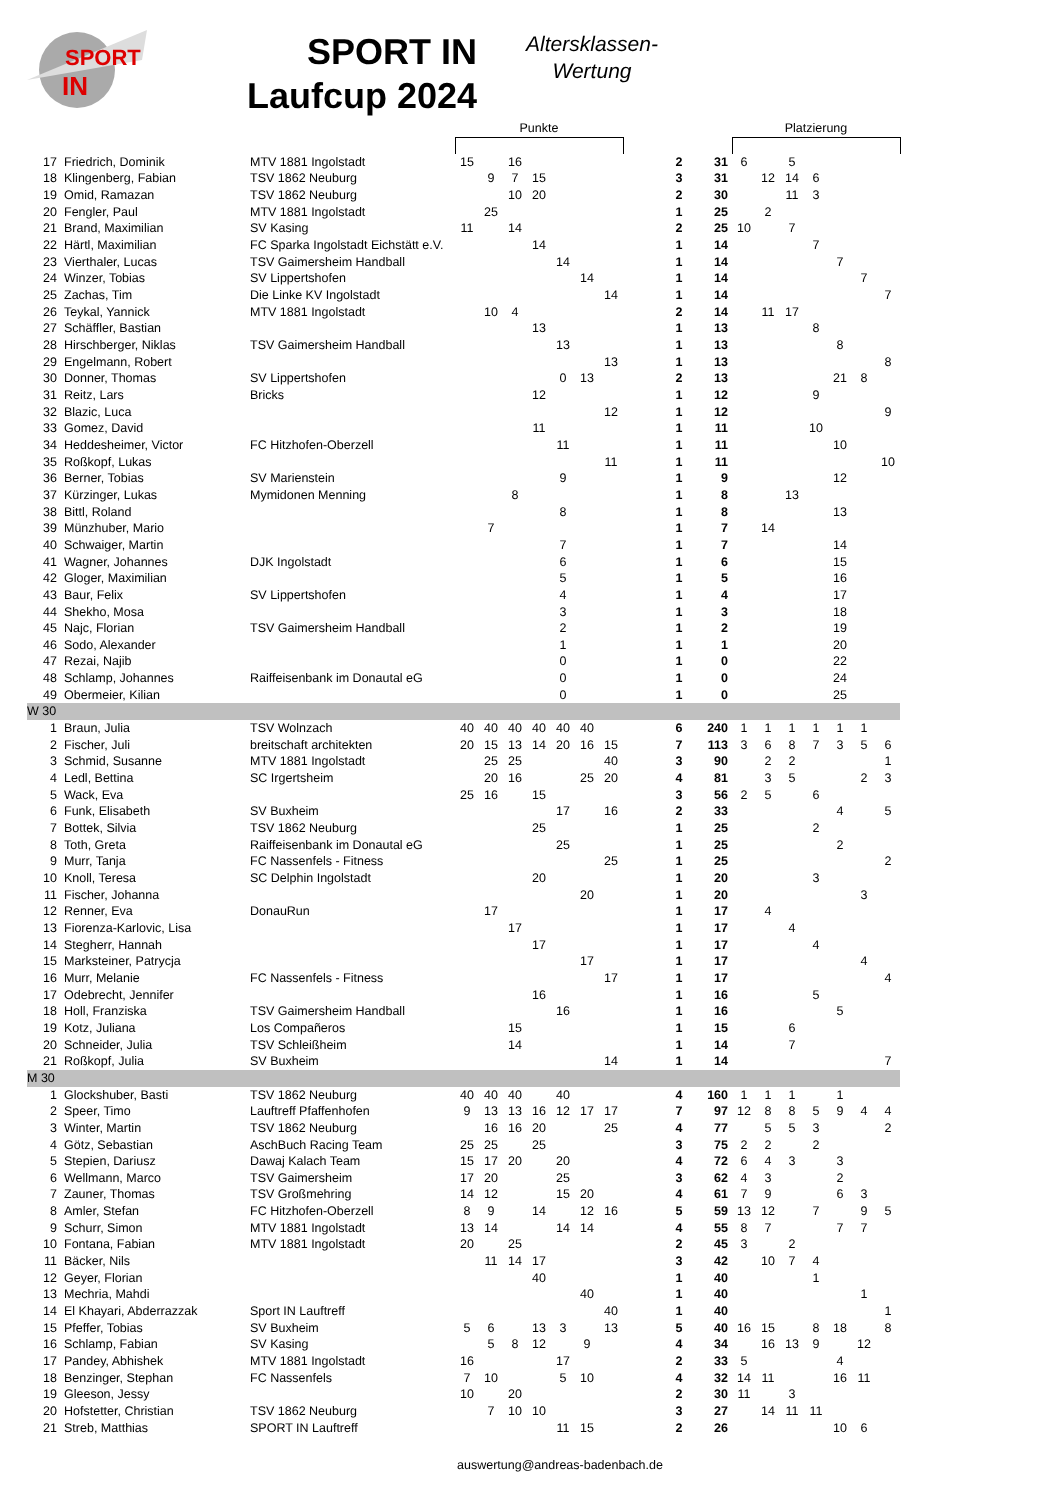SPORT
IN
SPORT IN
Laufcup 2024
Altersklassen-
Wertung
| | | | Punkte | | | | | | | | | | Platzierung | | | | | | |
| --- | --- | --- | --- | --- | --- | --- | --- | --- | --- | --- | --- | --- | --- | --- | --- | --- | --- | --- | --- |
| 17 | Friedrich, Dominik | MTV 1881 Ingolstadt | 15 | | 16 | | | | | | 2 | 31 | 6 | | 5 | | | | |
| 18 | Klingenberg, Fabian | TSV 1862 Neuburg | | 9 | 7 | 15 | | | | | 3 | 31 | | 12 | 14 | 6 | | | |
| 19 | Omid, Ramazan | TSV 1862 Neuburg | | | 10 | 20 | | | | | 2 | 30 | | | 11 | 3 | | | |
| 20 | Fengler, Paul | MTV 1881 Ingolstadt | | 25 | | | | | | | 1 | 25 | | 2 | | | | | |
| 21 | Brand, Maximilian | SV Kasing | 11 | | 14 | | | | | | 2 | 25 | 10 | | 7 | | | | |
| 22 | Härtl, Maximilian | FC Sparka Ingolstadt Eichstätt e.V. | | | | 14 | | | | | 1 | 14 | | | | 7 | | | |
| 23 | Vierthaler, Lucas | TSV Gaimersheim Handball | | | | | 14 | | | | 1 | 14 | | | | | 7 | | |
| 24 | Winzer, Tobias | SV Lippertshofen | | | | | | 14 | | | 1 | 14 | | | | | | 7 | |
| 25 | Zachas, Tim | Die Linke KV Ingolstadt | | | | | | | 14 | | 1 | 14 | | | | | | | 7 |
| 26 | Teykal, Yannick | MTV 1881 Ingolstadt | | 10 | 4 | | | | | | 2 | 14 | | 11 | 17 | | | | |
| 27 | Schäffler, Bastian | | | | | 13 | | | | | 1 | 13 | | | | 8 | | | |
| 28 | Hirschberger, Niklas | TSV Gaimersheim Handball | | | | | 13 | | | | 1 | 13 | | | | | 8 | | |
| 29 | Engelmann, Robert | | | | | | | | 13 | | 1 | 13 | | | | | | | 8 |
| 30 | Donner, Thomas | SV Lippertshofen | | | | | 0 | 13 | | | 2 | 13 | | | | | 21 | 8 | |
| 31 | Reitz, Lars | Bricks | | | | 12 | | | | | 1 | 12 | | | | 9 | | | |
| 32 | Blazic, Luca | | | | | | | | 12 | | 1 | 12 | | | | | | | 9 |
| 33 | Gomez, David | | | | | 11 | | | | | 1 | 11 | | | | 10 | | | |
| 34 | Heddesheimer, Victor | FC Hitzhofen-Oberzell | | | | | 11 | | | | 1 | 11 | | | | | 10 | | |
| 35 | Roßkopf, Lukas | | | | | | | | 11 | | 1 | 11 | | | | | | | 10 |
| 36 | Berner, Tobias | SV Marienstein | | | | | 9 | | | | 1 | 9 | | | | | 12 | | |
| 37 | Kürzinger, Lukas | Mymidonen Menning | | | 8 | | | | | | 1 | 8 | | | 13 | | | | |
| 38 | Bittl, Roland | | | | | | 8 | | | | 1 | 8 | | | | | 13 | | |
| 39 | Münzhuber, Mario | | | 7 | | | | | | | 1 | 7 | | 14 | | | | | |
| 40 | Schwaiger, Martin | | | | | | 7 | | | | 1 | 7 | | | | | 14 | | |
| 41 | Wagner, Johannes | DJK Ingolstadt | | | | | 6 | | | | 1 | 6 | | | | | 15 | | |
| 42 | Gloger, Maximilian | | | | | | 5 | | | | 1 | 5 | | | | | 16 | | |
| 43 | Baur, Felix | SV Lippertshofen | | | | | 4 | | | | 1 | 4 | | | | | 17 | | |
| 44 | Shekho, Mosa | | | | | | 3 | | | | 1 | 3 | | | | | 18 | | |
| 45 | Najc, Florian | TSV Gaimersheim Handball | | | | | 2 | | | | 1 | 2 | | | | | 19 | | |
| 46 | Sodo, Alexander | | | | | | 1 | | | | 1 | 1 | | | | | 20 | | |
| 47 | Rezai, Najib | | | | | | 0 | | | | 1 | 0 | | | | | 22 | | |
| 48 | Schlamp, Johannes | Raiffeisenbank im Donautal eG | | | | | 0 | | | | 1 | 0 | | | | | 24 | | |
| 49 | Obermeier, Kilian | | | | | | 0 | | | | 1 | 0 | | | | | 25 | | |
| W 30 | | | | | | | | | | | | | | | | | | | |
| 1 | Braun, Julia | TSV Wolnzach | 40 | 40 | 40 | 40 | 40 | 40 | | | 6 | 240 | 1 | 1 | 1 | 1 | 1 | 1 | |
| 2 | Fischer, Juli | breitschaft architekten | 20 | 15 | 13 | 14 | 20 | 16 | 15 | | 7 | 113 | 3 | 6 | 8 | 7 | 3 | 5 | 6 |
| 3 | Schmid, Susanne | MTV 1881 Ingolstadt | | 25 | 25 | | | | 40 | | 3 | 90 | | 2 | 2 | | | | 1 |
| 4 | Ledl, Bettina | SC Irgertsheim | | 20 | 16 | | | 25 | 20 | | 4 | 81 | | 3 | 5 | | | 2 | 3 |
| 5 | Wack, Eva | | 25 | 16 | | 15 | | | | | 3 | 56 | 2 | 5 | | 6 | | | |
| 6 | Funk, Elisabeth | SV Buxheim | | | | | 17 | | 16 | | 2 | 33 | | | | | 4 | | 5 |
| 7 | Bottek, Silvia | TSV 1862 Neuburg | | | | 25 | | | | | 1 | 25 | | | | 2 | | | |
| 8 | Toth, Greta | Raiffeisenbank im Donautal eG | | | | | 25 | | | | 1 | 25 | | | | | 2 | | |
| 9 | Murr, Tanja | FC Nassenfels - Fitness | | | | | | | 25 | | 1 | 25 | | | | | | | 2 |
| 10 | Knoll, Teresa | SC Delphin Ingolstadt | | | | 20 | | | | | 1 | 20 | | | | 3 | | | |
| 11 | Fischer, Johanna | | | | | | | 20 | | | 1 | 20 | | | | | | 3 | |
| 12 | Renner, Eva | DonauRun | | 17 | | | | | | | 1 | 17 | | 4 | | | | | |
| 13 | Fiorenza-Karlovic, Lisa | | | | 17 | | | | | | 1 | 17 | | | 4 | | | | |
| 14 | Stegherr, Hannah | | | | | 17 | | | | | 1 | 17 | | | | 4 | | | |
| 15 | Marksteiner, Patrycja | | | | | | | 17 | | | 1 | 17 | | | | | | 4 | |
| 16 | Murr, Melanie | FC Nassenfels - Fitness | | | | | | | 17 | | 1 | 17 | | | | | | | 4 |
| 17 | Odebrecht, Jennifer | | | | | 16 | | | | | 1 | 16 | | | | 5 | | | |
| 18 | Holl, Franziska | TSV Gaimersheim Handball | | | | | 16 | | | | 1 | 16 | | | | | 5 | | |
| 19 | Kotz, Juliana | Los Compañeros | | | 15 | | | | | | 1 | 15 | | | 6 | | | | |
| 20 | Schneider, Julia | TSV Schleißheim | | | 14 | | | | | | 1 | 14 | | | 7 | | | | |
| 21 | Roßkopf, Julia | SV Buxheim | | | | | | | 14 | | 1 | 14 | | | | | | | 7 |
| M 30 | | | | | | | | | | | | | | | | | | | |
| 1 | Glockshuber, Basti | TSV 1862 Neuburg | 40 | 40 | 40 | | 40 | | | | 4 | 160 | 1 | 1 | 1 | | 1 | | |
| 2 | Speer, Timo | Lauftreff Pfaffenhofen | 9 | 13 | 13 | 16 | 12 | 17 | 17 | | 7 | 97 | 12 | 8 | 8 | 5 | 9 | 4 | 4 |
| 3 | Winter, Martin | TSV 1862 Neuburg | | 16 | 16 | 20 | | | 25 | | 4 | 77 | | 5 | 5 | 3 | | | 2 |
| 4 | Götz, Sebastian | AschBuch Racing Team | 25 | 25 | | 25 | | | | | 3 | 75 | 2 | 2 | | 2 | | | |
| 5 | Stepien, Dariusz | Dawaj Kalach Team | 15 | 17 | 20 | | 20 | | | | 4 | 72 | 6 | 4 | 3 | | 3 | | |
| 6 | Wellmann, Marco | TSV Gaimersheim | 17 | 20 | | | 25 | | | | 3 | 62 | 4 | 3 | | | 2 | | |
| 7 | Zauner, Thomas | TSV Großmehring | 14 | 12 | | | 15 | 20 | | | 4 | 61 | 7 | 9 | | | 6 | 3 | |
| 8 | Amler, Stefan | FC Hitzhofen-Oberzell | 8 | 9 | | 14 | | 12 | 16 | | 5 | 59 | 13 | 12 | | 7 | | 9 | 5 |
| 9 | Schurr, Simon | MTV 1881 Ingolstadt | 13 | 14 | | | 14 | 14 | | | 4 | 55 | 8 | 7 | | | 7 | 7 | |
| 10 | Fontana, Fabian | MTV 1881 Ingolstadt | 20 | | 25 | | | | | | 2 | 45 | 3 | | 2 | | | | |
| 11 | Bäcker, Nils | | | 11 | 14 | 17 | | | | | 3 | 42 | | 10 | 7 | 4 | | | |
| 12 | Geyer, Florian | | | | | 40 | | | | | 1 | 40 | | | | 1 | | | |
| 13 | Mechria, Mahdi | | | | | | | 40 | | | 1 | 40 | | | | | | 1 | |
| 14 | El Khayari, Abderrazzak | Sport IN Lauftreff | | | | | | | 40 | | 1 | 40 | | | | | | | 1 |
| 15 | Pfeffer, Tobias | SV Buxheim | 5 | 6 | | 13 | 3 | | 13 | | 5 | 40 | 16 | 15 | | 8 | 18 | | 8 |
| 16 | Schlamp, Fabian | SV Kasing | | 5 | 8 | 12 | | 9 | | | 4 | 34 | | 16 | 13 | 9 | | 12 | |
| 17 | Pandey, Abhishek | MTV 1881 Ingolstadt | 16 | | | | 17 | | | | 2 | 33 | 5 | | | | 4 | | |
| 18 | Benzinger, Stephan | FC Nassenfels | 7 | 10 | | | 5 | 10 | | | 4 | 32 | 14 | 11 | | | 16 | 11 | |
| 19 | Gleeson, Jessy | | 10 | | 20 | | | | | | 2 | 30 | 11 | | 3 | | | | |
| 20 | Hofstetter, Christian | TSV 1862 Neuburg | | 7 | 10 | 10 | | | | | 3 | 27 | | 14 | 11 | 11 | | | |
| 21 | Streb, Matthias | SPORT IN Lauftreff | | | | | 11 | 15 | | | 2 | 26 | | | | | 10 | 6 | |
auswertung@andreas-badenbach.de